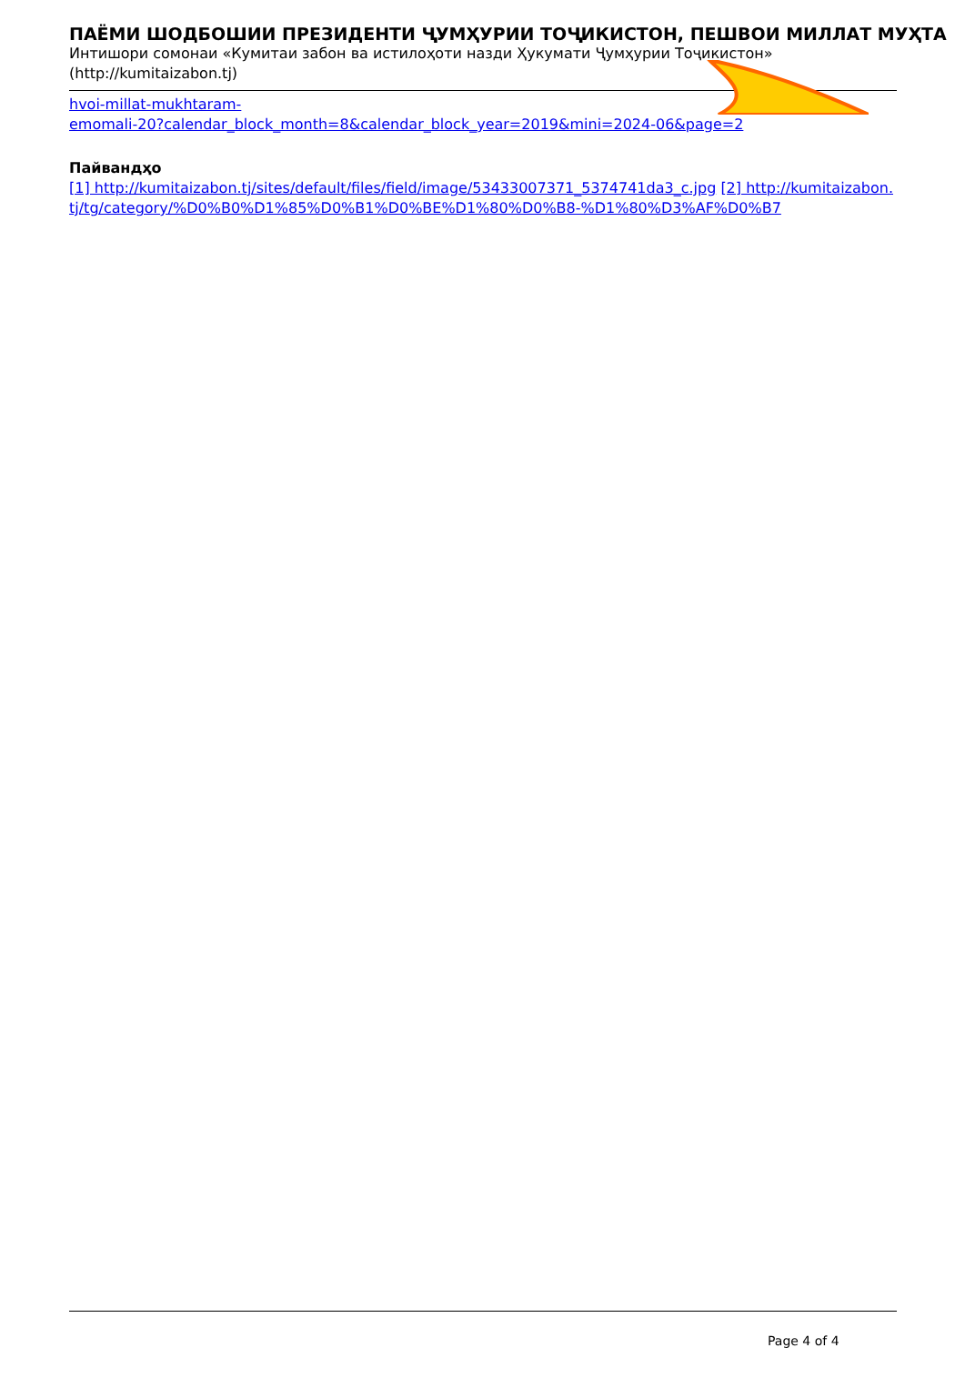ПАЁМИ ШОДБОШИИ ПРЕЗИДЕНТИ ҶУМҲУРИИ ТОҶИКИСТОН, ПЕШВОИ МИЛЛАТ МУҲТА
Интишори сомонаи «Кумитаи забон ва истилоҳоти назди Ҳукумати Ҷумҳурии Тоҷикистон»
(http://kumitaizabon.tj)
hvoi-millat-mukhtaram-
emomali-20?calendar_block_month=8&calendar_block_year=2019&mini=2024-06&page=2
Пайвандҳо
[1] http://kumitaizabon.tj/sites/default/files/field/image/53433007371_5374741da3_c.jpg [2] http://kumitaizabon.tj/tg/category/%D0%B0%D1%85%D0%B1%D0%BE%D1%80%D0%B8-%D1%80%D3%AF%D0%B7
Page 4 of 4